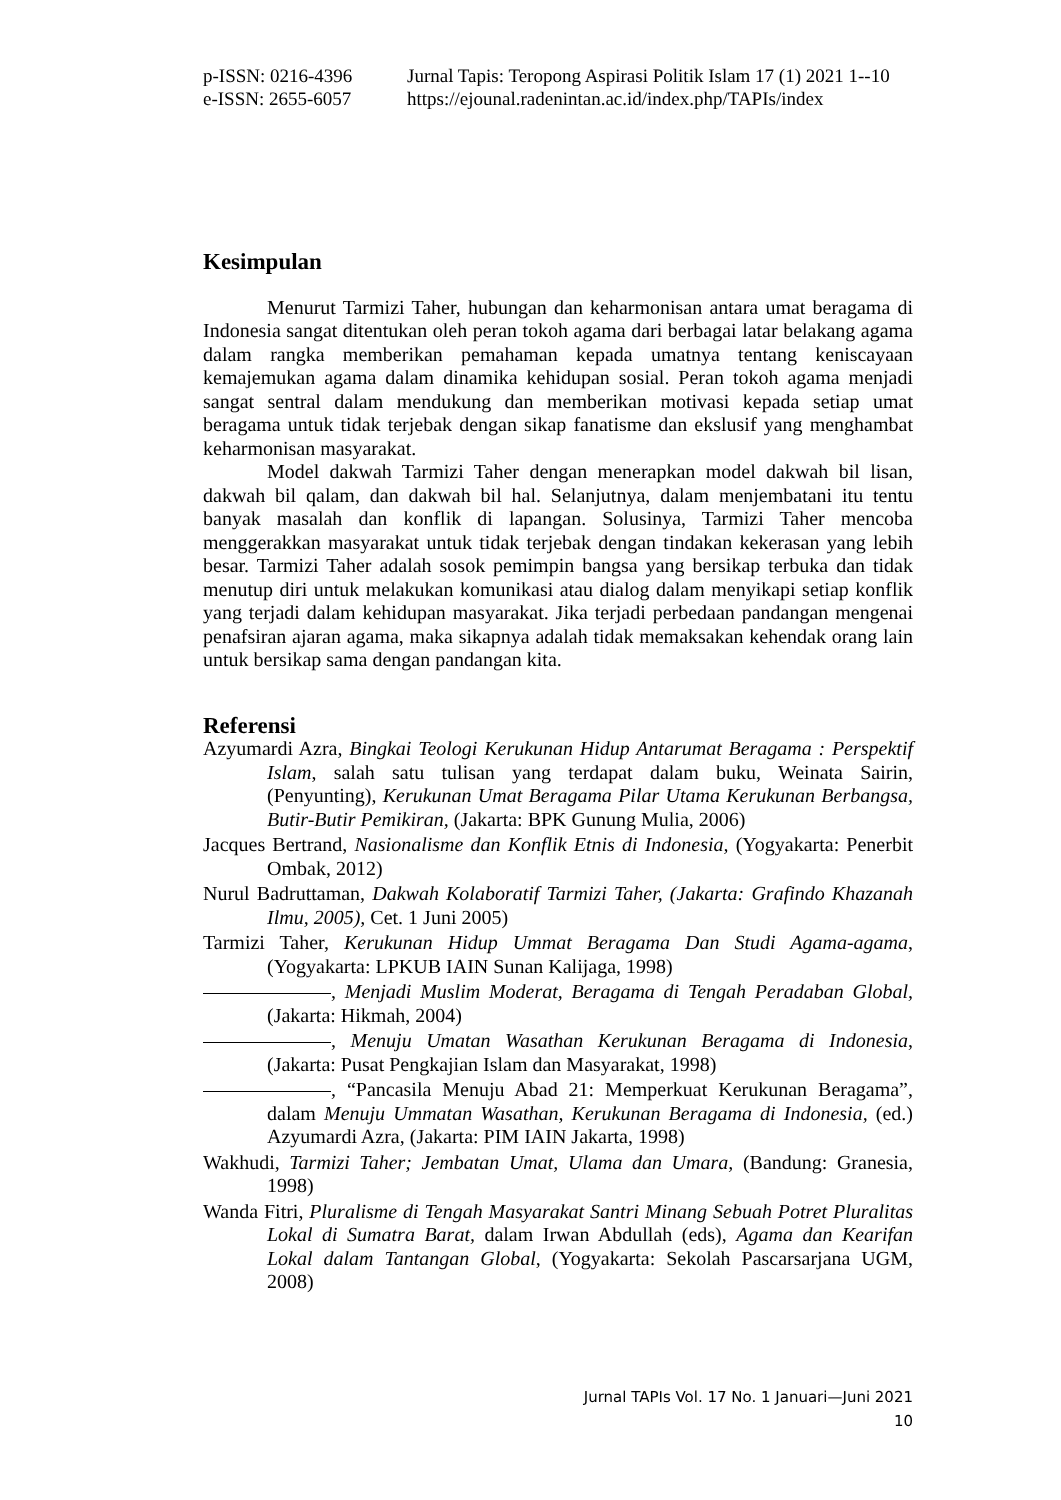p-ISSN: 0216-4396 Jurnal Tapis: Teropong Aspirasi Politik Islam 17 (1) 2021 1--10
e-ISSN: 2655-6057 https://ejounal.radenintan.ac.id/index.php/TAPIs/index
Kesimpulan
Menurut Tarmizi Taher, hubungan dan keharmonisan antara umat beragama di Indonesia sangat ditentukan oleh peran tokoh agama dari berbagai latar belakang agama dalam rangka memberikan pemahaman kepada umatnya tentang keniscayaan kemajemukan agama dalam dinamika kehidupan sosial. Peran tokoh agama menjadi sangat sentral dalam mendukung dan memberikan motivasi kepada setiap umat beragama untuk tidak terjebak dengan sikap fanatisme dan ekslusif yang menghambat keharmonisan masyarakat.
Model dakwah Tarmizi Taher dengan menerapkan model dakwah bil lisan, dakwah bil qalam, dan dakwah bil hal. Selanjutnya, dalam menjembatani itu tentu banyak masalah dan konflik di lapangan. Solusinya, Tarmizi Taher mencoba menggerakkan masyarakat untuk tidak terjebak dengan tindakan kekerasan yang lebih besar. Tarmizi Taher adalah sosok pemimpin bangsa yang bersikap terbuka dan tidak menutup diri untuk melakukan komunikasi atau dialog dalam menyikapi setiap konflik yang terjadi dalam kehidupan masyarakat. Jika terjadi perbedaan pandangan mengenai penafsiran ajaran agama, maka sikapnya adalah tidak memaksakan kehendak orang lain untuk bersikap sama dengan pandangan kita.
Referensi
Azyumardi Azra, Bingkai Teologi Kerukunan Hidup Antarumat Beragama : Perspektif Islam, salah satu tulisan yang terdapat dalam buku, Weinata Sairin, (Penyunting), Kerukunan Umat Beragama Pilar Utama Kerukunan Berbangsa, Butir-Butir Pemikiran, (Jakarta: BPK Gunung Mulia, 2006)
Jacques Bertrand, Nasionalisme dan Konflik Etnis di Indonesia, (Yogyakarta: Penerbit Ombak, 2012)
Nurul Badruttaman, Dakwah Kolaboratif Tarmizi Taher, (Jakarta: Grafindo Khazanah Ilmu, 2005), Cet. 1 Juni 2005)
Tarmizi Taher, Kerukunan Hidup Ummat Beragama Dan Studi Agama-agama, (Yogyakarta: LPKUB IAIN Sunan Kalijaga, 1998)
, Menjadi Muslim Moderat, Beragama di Tengah Peradaban Global, (Jakarta: Hikmah, 2004)
, Menuju Umatan Wasathan Kerukunan Beragama di Indonesia, (Jakarta: Pusat Pengkajian Islam dan Masyarakat, 1998)
, “Pancasila Menuju Abad 21: Memperkuat Kerukunan Beragama”, dalam Menuju Ummatan Wasathan, Kerukunan Beragama di Indonesia, (ed.) Azyumardi Azra, (Jakarta: PIM IAIN Jakarta, 1998)
Wakhudi, Tarmizi Taher; Jembatan Umat, Ulama dan Umara, (Bandung: Granesia, 1998)
Wanda Fitri, Pluralisme di Tengah Masyarakat Santri Minang Sebuah Potret Pluralitas Lokal di Sumatra Barat, dalam Irwan Abdullah (eds), Agama dan Kearifan Lokal dalam Tantangan Global, (Yogyakarta: Sekolah Pascarsarjana UGM, 2008)
Jurnal TAPIs Vol. 17 No. 1 Januari—Juni 2021
10